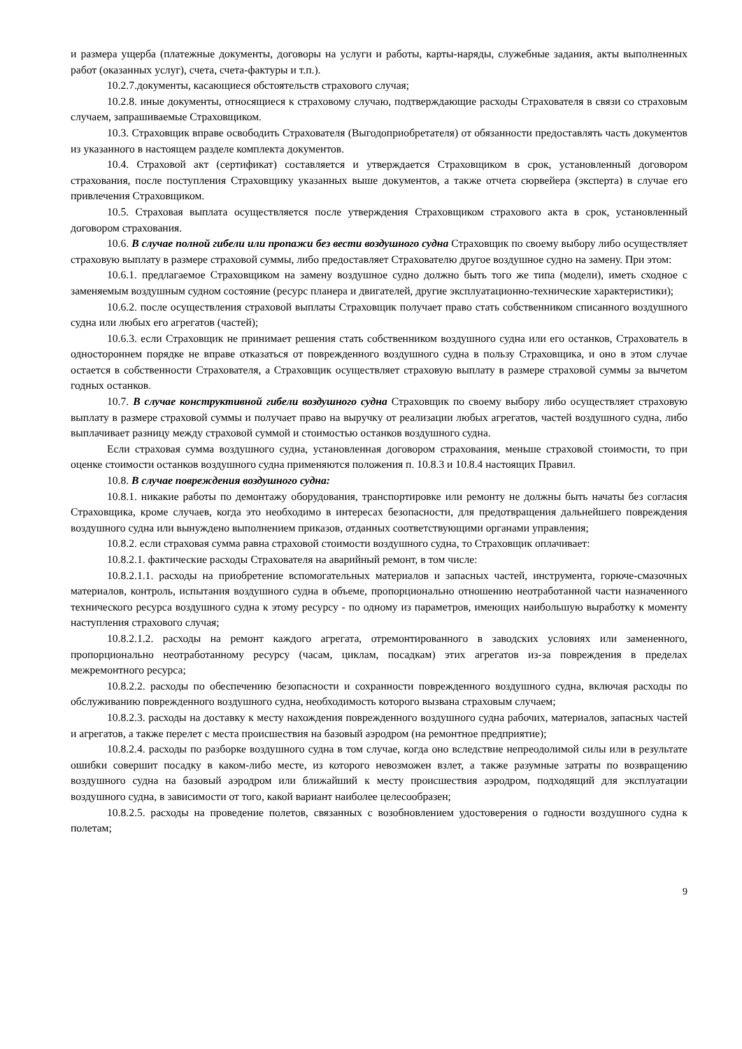и размера ущерба (платежные документы, договоры на услуги и работы, карты-наряды, служебные задания, акты выполненных работ (оказанных услуг), счета, счета-фактуры и т.п.).
10.2.7.документы, касающиеся обстоятельств страхового случая;
10.2.8. иные документы, относящиеся к страховому случаю, подтверждающие расходы Страхователя в связи со страховым случаем, запрашиваемые Страховщиком.
10.3. Страховщик вправе освободить Страхователя (Выгодоприобретателя) от обязанности предоставлять часть документов из указанного в настоящем разделе комплекта документов.
10.4. Страховой акт (сертификат) составляется и утверждается Страховщиком в срок, установленный договором страхования, после поступления Страховщику указанных выше документов, а также отчета сюрвейера (эксперта) в случае его привлечения Страховщиком.
10.5. Страховая выплата осуществляется после утверждения Страховщиком страхового акта в срок, установленный договором страхования.
10.6. В случае полной гибели или пропажи без вести воздушного судна Страховщик по своему выбору либо осуществляет страховую выплату в размере страховой суммы, либо предоставляет Страхователю другое воздушное судно на замену. При этом:
10.6.1. предлагаемое Страховщиком на замену воздушное судно должно быть того же типа (модели), иметь сходное с заменяемым воздушным судном состояние (ресурс планера и двигателей, другие эксплуатационно-технические характеристики);
10.6.2. после осуществления страховой выплаты Страховщик получает право стать собственником списанного воздушного судна или любых его агрегатов (частей);
10.6.3. если Страховщик не принимает решения стать собственником воздушного судна или его останков, Страхователь в одностороннем порядке не вправе отказаться от поврежденного воздушного судна в пользу Страховщика, и оно в этом случае остается в собственности Страхователя, а Страховщик осуществляет страховую выплату в размере страховой суммы за вычетом годных останков.
10.7. В случае конструктивной гибели воздушного судна Страховщик по своему выбору либо осуществляет страховую выплату в размере страховой суммы и получает право на выручку от реализации любых агрегатов, частей воздушного судна, либо выплачивает разницу между страховой суммой и стоимостью останков воздушного судна.
Если страховая сумма воздушного судна, установленная договором страхования, меньше страховой стоимости, то при оценке стоимости останков воздушного судна применяются положения п. 10.8.3 и 10.8.4 настоящих Правил.
10.8. В случае повреждения воздушного судна:
10.8.1. никакие работы по демонтажу оборудования, транспортировке или ремонту не должны быть начаты без согласия Страховщика, кроме случаев, когда это необходимо в интересах безопасности, для предотвращения дальнейшего повреждения воздушного судна или вынуждено выполнением приказов, отданных соответствующими органами управления;
10.8.2. если страховая сумма равна страховой стоимости воздушного судна, то Страховщик оплачивает:
10.8.2.1. фактические расходы Страхователя на аварийный ремонт, в том числе:
10.8.2.1.1. расходы на приобретение вспомогательных материалов и запасных частей, инструмента, горюче-смазочных материалов, контроль, испытания воздушного судна в объеме, пропорционально отношению неотработанной части назначенного технического ресурса воздушного судна к этому ресурсу - по одному из параметров, имеющих наибольшую выработку к моменту наступления страхового случая;
10.8.2.1.2. расходы на ремонт каждого агрегата, отремонтированного в заводских условиях или замененного, пропорционально неотработанному ресурсу (часам, циклам, посадкам) этих агрегатов из-за повреждения в пределах межремонтного ресурса;
10.8.2.2. расходы по обеспечению безопасности и сохранности поврежденного воздушного судна, включая расходы по обслуживанию поврежденного воздушного судна, необходимость которого вызвана страховым случаем;
10.8.2.3. расходы на доставку к месту нахождения поврежденного воздушного судна рабочих, материалов, запасных частей и агрегатов, а также перелет с места происшествия на базовый аэродром (на ремонтное предприятие);
10.8.2.4. расходы по разборке воздушного судна в том случае, когда оно вследствие непреодолимой силы или в результате ошибки совершит посадку в каком-либо месте, из которого невозможен взлет, а также разумные затраты по возвращению воздушного судна на базовый аэродром или ближайший к месту происшествия аэродром, подходящий для эксплуатации воздушного судна, в зависимости от того, какой вариант наиболее целесообразен;
10.8.2.5. расходы на проведение полетов, связанных с возобновлением удостоверения о годности воздушного судна к полетам;
9